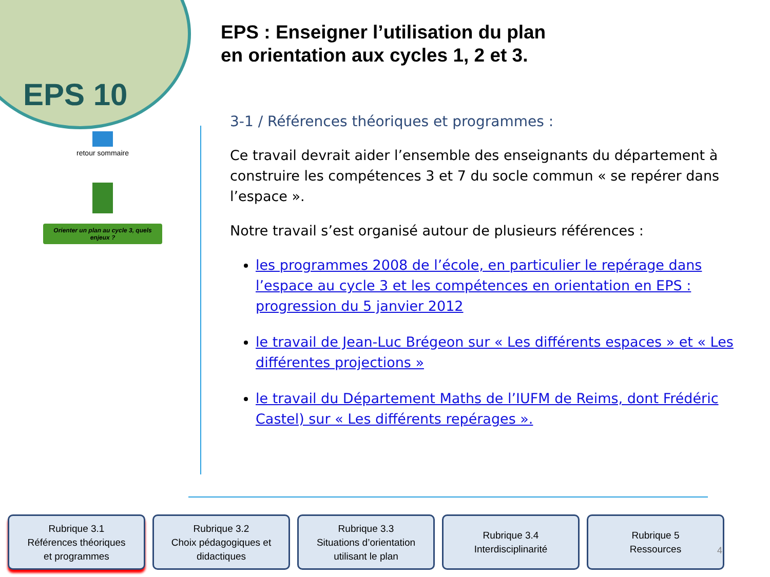EPS 10
retour sommaire
Orienter un plan au cycle 3, quels enjeux ?
EPS : Enseigner l’utilisation du plan
en orientation aux cycles 1, 2 et 3.
3-1 / Références théoriques et programmes :
Ce travail devrait aider l’ensemble des enseignants du département à construire les compétences 3 et 7 du socle commun « se repérer dans l’espace ».
Notre travail s’est organisé autour de plusieurs références :
les programmes 2008 de l’école, en particulier le repérage dans l’espace au cycle 3 et les compétences en orientation en EPS : progression du 5 janvier 2012
le travail de Jean-Luc Brégeon sur « Les différents espaces » et « Les différentes projections »
le travail du Département Maths de l’IUFM de Reims, dont Frédéric Castel) sur « Les différents repérages ».
Rubrique 3.1
Références théoriques
et programmes
Rubrique 3.2
Choix pédagogiques et
didactiques
Rubrique 3.3
Situations d’orientation
utilisant le plan
Rubrique 3.4
Interdisciplinarité
Rubrique 5
Ressources
4